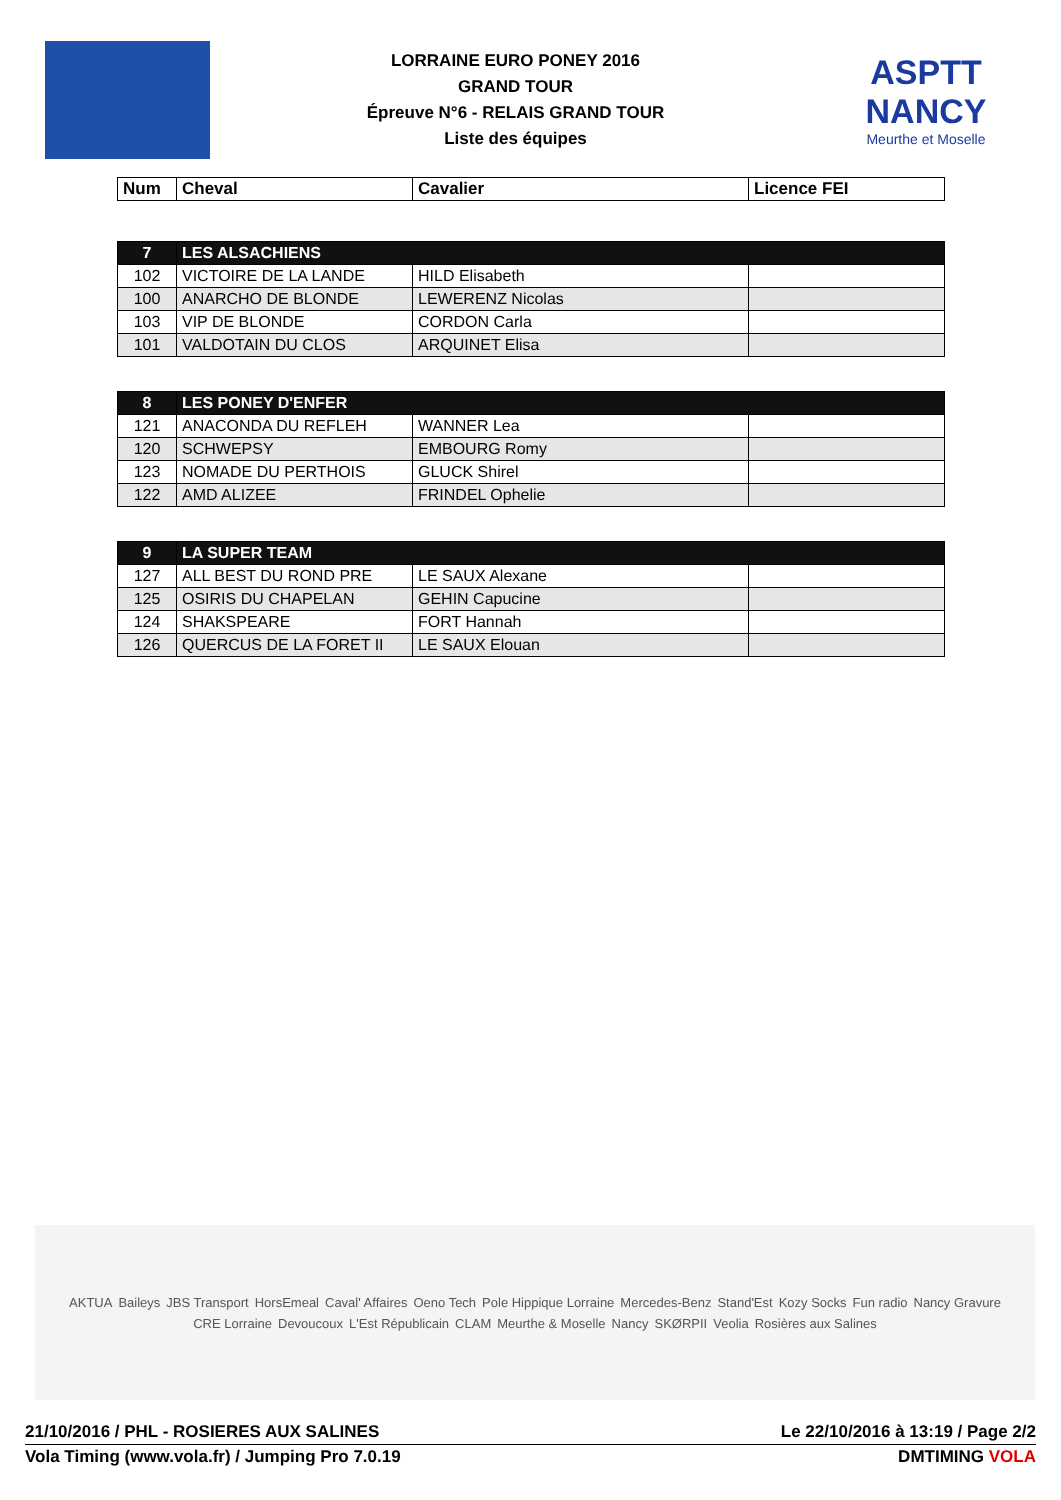LORRAINE EURO PONEY 2016
GRAND TOUR
Épreuve N°6 - RELAIS GRAND TOUR
Liste des équipes
ASPTT
NANCY
Meurthe et Moselle
| Num | Cheval | Cavalier | Licence FEI |
| --- | --- | --- | --- |
| 7 | LES ALSACHIENS | | |
| 102 | VICTOIRE DE LA LANDE | HILD Elisabeth | |
| 100 | ANARCHO DE BLONDE | LEWERENZ Nicolas | |
| 103 | VIP DE BLONDE | CORDON Carla | |
| 101 | VALDOTAIN DU CLOS | ARQUINET Elisa | |
| 8 | LES PONEY D'ENFER | | |
| 121 | ANACONDA DU REFLEH | WANNER Lea | |
| 120 | SCHWEPSY | EMBOURG Romy | |
| 123 | NOMADE DU PERTHOIS | GLUCK Shirel | |
| 122 | AMD ALIZEE | FRINDEL Ophelie | |
| 9 | LA SUPER TEAM | | |
| 127 | ALL BEST DU ROND PRE | LE SAUX Alexane | |
| 125 | OSIRIS DU CHAPELAN | GEHIN Capucine | |
| 124 | SHAKSPEARE | FORT Hannah | |
| 126 | QUERCUS DE LA FORET II | LE SAUX Elouan | |
AKTUA Baileys JBS Transport HorsEmeal Caval' Affaires Oeno Tech Pole Hippique Lorraine Mercedes-Benz Stand'Est Kozy Socks Fun radio Nancy Gravure CRE Lorraine Devoucoux L'Est Républicain CLAM Meurthe & Moselle Nancy SKØRPII Veolia Rosières aux Salines
21/10/2016 / PHL - ROSIERES AUX SALINES Le 22/10/2016 à 13:19 / Page 2/2
Vola Timing (www.vola.fr) / Jumping Pro 7.0.19 DMTIMING VOLA